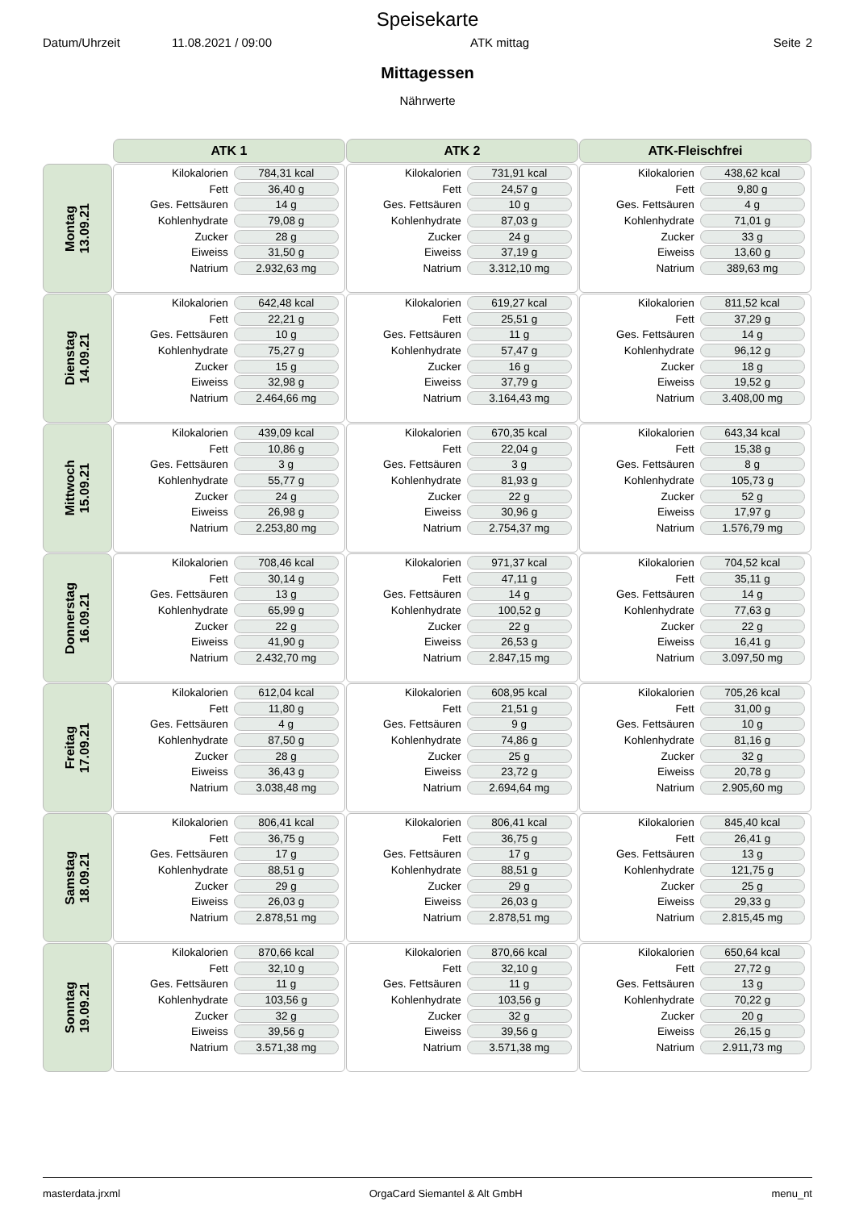Speisekarte
Datum/Uhrzeit 11.08.2021 / 09:00 ATK mittag Seite 2
Mittagessen
Nährwerte
| | ATK 1 | ATK 2 | ATK-Fleischfrei |
| Montag 13.09.21 | / Kilokalorien / 784,31 kcal / / Fett / 36,40 g / / Ges. Fettsäuren / 14 g / / Kohlenhydrate / 79,08 g / / Zucker / 28 g / / Eiweiss / 31,50 g / / Natrium / 2.932,63 mg / | / Kilokalorien / 731,91 kcal / / Fett / 24,57 g / / Ges. Fettsäuren / 10 g / / Kohlenhydrate / 87,03 g / / Zucker / 24 g / / Eiweiss / 37,19 g / / Natrium / 3.312,10 mg / | / Kilokalorien / 438,62 kcal / / Fett / 9,80 g / / Ges. Fettsäuren / 4 g / / Kohlenhydrate / 71,01 g / / Zucker / 33 g / / Eiweiss / 13,60 g / / Natrium / 389,63 mg / |
| Dienstag 14.09.21 | / Kilokalorien / 642,48 kcal / / Fett / 22,21 g / / Ges. Fettsäuren / 10 g / / Kohlenhydrate / 75,27 g / / Zucker / 15 g / / Eiweiss / 32,98 g / / Natrium / 2.464,66 mg / | / Kilokalorien / 619,27 kcal / / Fett / 25,51 g / / Ges. Fettsäuren / 11 g / / Kohlenhydrate / 57,47 g / / Zucker / 16 g / / Eiweiss / 37,79 g / / Natrium / 3.164,43 mg / | / Kilokalorien / 811,52 kcal / / Fett / 37,29 g / / Ges. Fettsäuren / 14 g / / Kohlenhydrate / 96,12 g / / Zucker / 18 g / / Eiweiss / 19,52 g / / Natrium / 3.408,00 mg / |
| Mittwoch 15.09.21 | / Kilokalorien / 439,09 kcal / / Fett / 10,86 g / / Ges. Fettsäuren / 3 g / / Kohlenhydrate / 55,77 g / / Zucker / 24 g / / Eiweiss / 26,98 g / / Natrium / 2.253,80 mg / | / Kilokalorien / 670,35 kcal / / Fett / 22,04 g / / Ges. Fettsäuren / 3 g / / Kohlenhydrate / 81,93 g / / Zucker / 22 g / / Eiweiss / 30,96 g / / Natrium / 2.754,37 mg / | / Kilokalorien / 643,34 kcal / / Fett / 15,38 g / / Ges. Fettsäuren / 8 g / / Kohlenhydrate / 105,73 g / / Zucker / 52 g / / Eiweiss / 17,97 g / / Natrium / 1.576,79 mg / |
| Donnerstag 16.09.21 | / Kilokalorien / 708,46 kcal / / Fett / 30,14 g / / Ges. Fettsäuren / 13 g / / Kohlenhydrate / 65,99 g / / Zucker / 22 g / / Eiweiss / 41,90 g / / Natrium / 2.432,70 mg / | / Kilokalorien / 971,37 kcal / / Fett / 47,11 g / / Ges. Fettsäuren / 14 g / / Kohlenhydrate / 100,52 g / / Zucker / 22 g / / Eiweiss / 26,53 g / / Natrium / 2.847,15 mg / | / Kilokalorien / 704,52 kcal / / Fett / 35,11 g / / Ges. Fettsäuren / 14 g / / Kohlenhydrate / 77,63 g / / Zucker / 22 g / / Eiweiss / 16,41 g / / Natrium / 3.097,50 mg / |
| Freitag 17.09.21 | / Kilokalorien / 612,04 kcal / / Fett / 11,80 g / / Ges. Fettsäuren / 4 g / / Kohlenhydrate / 87,50 g / / Zucker / 28 g / / Eiweiss / 36,43 g / / Natrium / 3.038,48 mg / | / Kilokalorien / 608,95 kcal / / Fett / 21,51 g / / Ges. Fettsäuren / 9 g / / Kohlenhydrate / 74,86 g / / Zucker / 25 g / / Eiweiss / 23,72 g / / Natrium / 2.694,64 mg / | / Kilokalorien / 705,26 kcal / / Fett / 31,00 g / / Ges. Fettsäuren / 10 g / / Kohlenhydrate / 81,16 g / / Zucker / 32 g / / Eiweiss / 20,78 g / / Natrium / 2.905,60 mg / |
| Samstag 18.09.21 | / Kilokalorien / 806,41 kcal / / Fett / 36,75 g / / Ges. Fettsäuren / 17 g / / Kohlenhydrate / 88,51 g / / Zucker / 29 g / / Eiweiss / 26,03 g / / Natrium / 2.878,51 mg / | / Kilokalorien / 806,41 kcal / / Fett / 36,75 g / / Ges. Fettsäuren / 17 g / / Kohlenhydrate / 88,51 g / / Zucker / 29 g / / Eiweiss / 26,03 g / / Natrium / 2.878,51 mg / | / Kilokalorien / 845,40 kcal / / Fett / 26,41 g / / Ges. Fettsäuren / 13 g / / Kohlenhydrate / 121,75 g / / Zucker / 25 g / / Eiweiss / 29,33 g / / Natrium / 2.815,45 mg / |
| Sonntag 19.09.21 | / Kilokalorien / 870,66 kcal / / Fett / 32,10 g / / Ges. Fettsäuren / 11 g / / Kohlenhydrate / 103,56 g / / Zucker / 32 g / / Eiweiss / 39,56 g / / Natrium / 3.571,38 mg / | / Kilokalorien / 870,66 kcal / / Fett / 32,10 g / / Ges. Fettsäuren / 11 g / / Kohlenhydrate / 103,56 g / / Zucker / 32 g / / Eiweiss / 39,56 g / / Natrium / 3.571,38 mg / | / Kilokalorien / 650,64 kcal / / Fett / 27,72 g / / Ges. Fettsäuren / 13 g / / Kohlenhydrate / 70,22 g / / Zucker / 20 g / / Eiweiss / 26,15 g / / Natrium / 2.911,73 mg / |
masterdata.jrxml OrgaCard Siemantel & Alt GmbH menu_nt